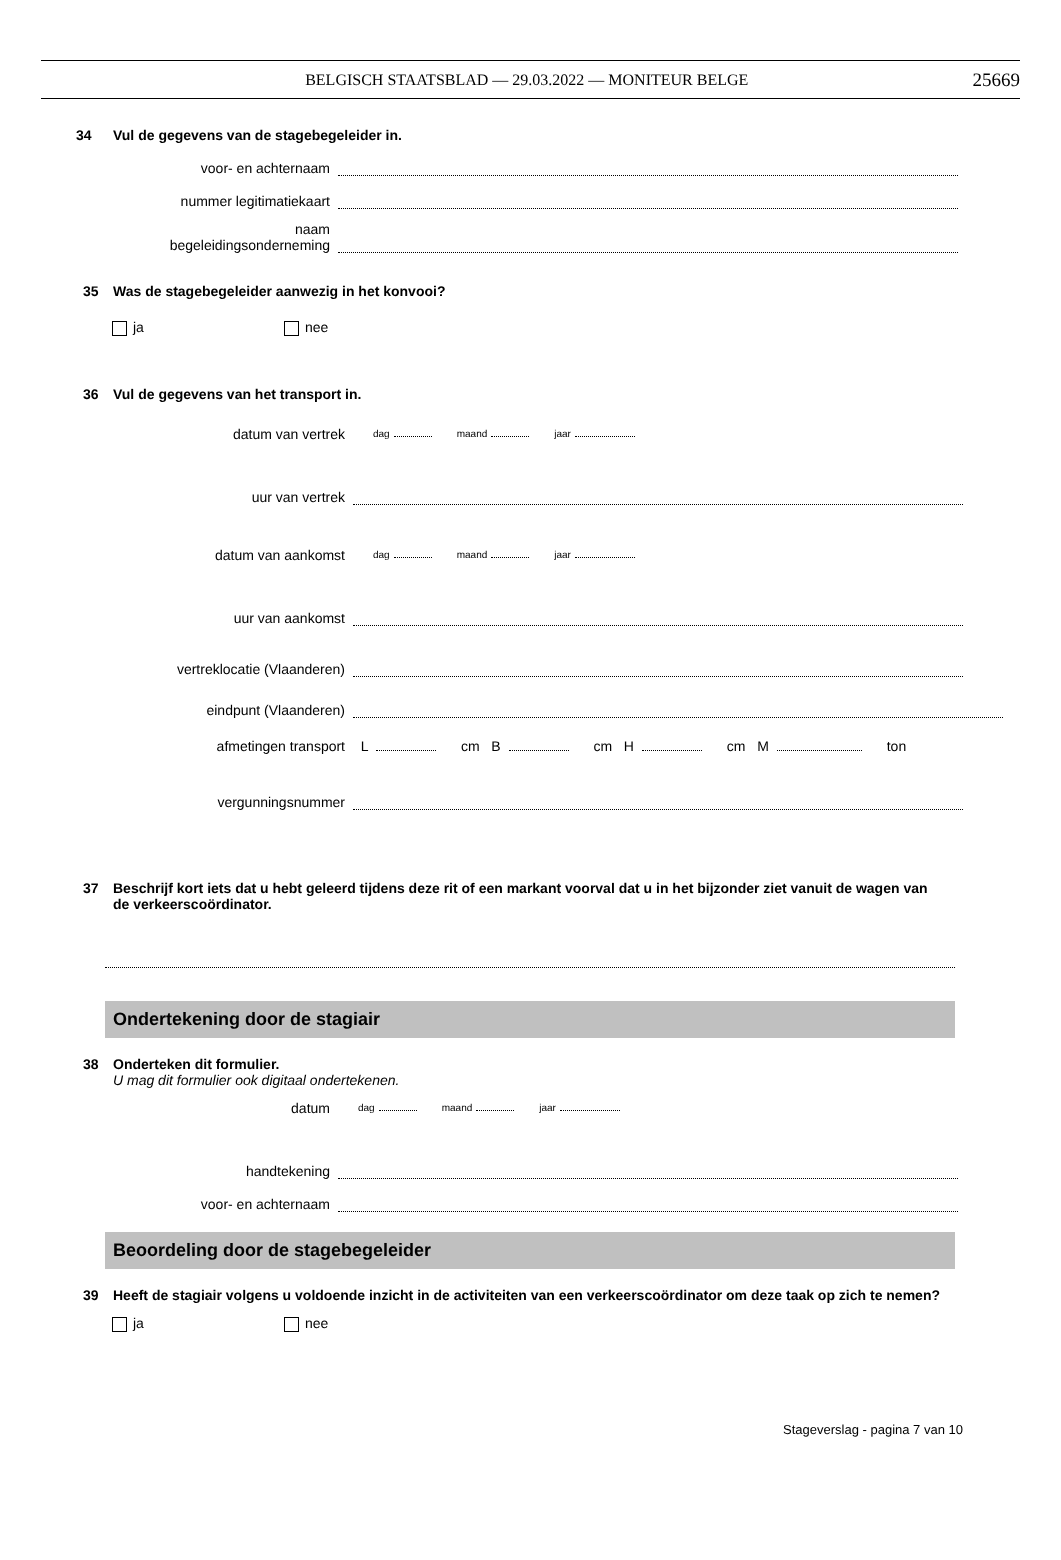BELGISCH STAATSBLAD — 29.03.2022 — MONITEUR BELGE 25669
34 Vul de gegevens van de stagebegeleider in.
voor- en achternaam
nummer legitimatiekaart
naam
begeleidingsonderneming
35 Was de stagebegeleider aanwezig in het konvooi?
ja nee
36 Vul de gegevens van het transport in.
datum van vertrek
dag maand jaar
uur van vertrek
datum van aankomst
dag maand jaar
uur van aankomst
vertreklocatie (Vlaanderen)
eindpunt (Vlaanderen)
afmetingen transport
L cm B cm H cm M ton
vergunningsnummer
37 Beschrijf kort iets dat u hebt geleerd tijdens deze rit of een markant voorval dat u in het bijzonder ziet vanuit de wagen van de verkeerscoördinator.
Ondertekening door de stagiair
38 Onderteken dit formulier.
U mag dit formulier ook digitaal ondertekenen.
datum
dag maand jaar
handtekening
voor- en achternaam
Beoordeling door de stagebegeleider
39 Heeft de stagiair volgens u voldoende inzicht in de activiteiten van een verkeerscoördinator om deze taak op zich te nemen?
ja nee
Stageverslag - pagina 7 van 10